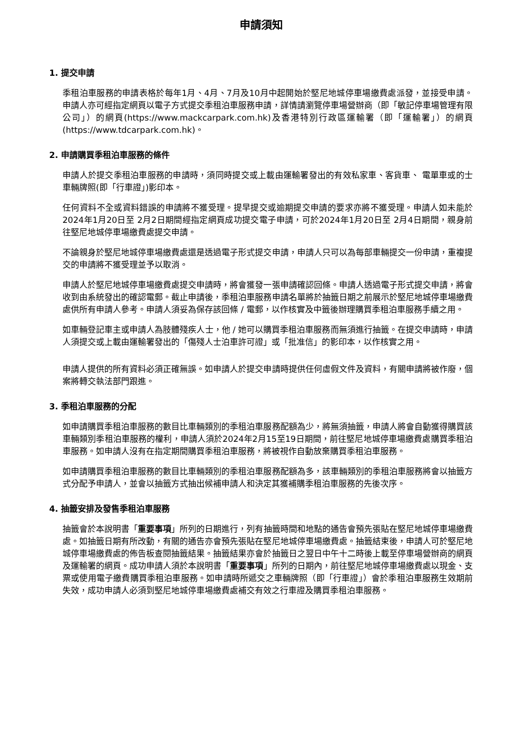申請須知
1. 提交申請
季租泊車服務的申請表格於每年1月、4月、7月及10月中起開始於堅尼地城停車場繳費處派發，並接受申請。申請人亦可經指定網頁以電子方式提交季租泊車服務申請，詳情請瀏覽停車場營辦商（即「敏記停車場管理有限公司」）的網頁(https://www.mackcarpark.com.hk)及香港特別行政區運輸署（即「運輸署」）的網頁(https://www.tdcarpark.com.hk)。
2. 申請購買季租泊車服務的條件
申請人於提交季租泊車服務的申請時，須同時提交或上載由運輸署發出的有效私家車、客貨車、 電單車或的士車輛牌照(即「行車證」)影印本。
任何資料不全或資料錯誤的申請將不獲受理。提早提交或逾期提交申請的要求亦將不獲受理。申請人如未能於2024年1月20日至 2月2日期間經指定網頁成功提交電子申請，可於2024年1月20日至 2月4日期間，親身前往堅尼地城停車場繳費處提交申請。
不論親身於堅尼地城停車場繳費處還是透過電子形式提交申請，申請人只可以為每部車輛提交一份申請，重複提交的申請將不獲受理並予以取消。
申請人於堅尼地城停車場繳費處提交申請時，將會獲發一張申請確認回條。申請人透過電子形式提交申請，將會收到由系統發出的確認電郵。截止申請後，季租泊車服務申請名單將於抽籤日期之前展示於堅尼地城停車場繳費處供所有申請人參考。申請人須妥為保存該回條 / 電郵，以作核實及中籤後辦理購買季租泊車服務手續之用。
如車輛登記車主或申請人為肢體殘疾人士，他 / 她可以購買季租泊車服務而無須進行抽籤。在提交申請時，申請人須提交或上載由運輸署發出的「傷殘人士泊車許可證」或「批准信」的影印本，以作核實之用。
申請人提供的所有資料必須正確無誤。如申請人於提交申請時提供任何虛假文件及資料，有關申請將被作廢，個案將轉交執法部門跟進。
3. 季租泊車服務的分配
如申請購買季租泊車服務的數目比車輛類別的季租泊車服務配額為少，將無須抽籤，申請人將會自動獲得購買該車輛類別季租泊車服務的權利，申請人須於2024年2月15至19日期間，前往堅尼地城停車場繳費處購買季租泊車服務。如申請人沒有在指定期間購買季租泊車服務，將被視作自動放棄購買季租泊車服務。
如申請購買季租泊車服務的數目比車輛類別的季租泊車服務配額為多，該車輛類別的季租泊車服務將會以抽籤方式分配予申請人，並會以抽籤方式抽出候補申請人和決定其獲補購季租泊車服務的先後次序。
4. 抽籤安排及發售季租泊車服務
抽籤會於本說明書「重要事項」所列的日期進行，列有抽籤時間和地點的通告會預先張貼在堅尼地城停車場繳費處。如抽籤日期有所改動，有關的通告亦會預先張貼在堅尼地城停車場繳費處。抽籤結束後，申請人可於堅尼地城停車場繳費處的佈告板查閱抽籤結果。抽籤結果亦會於抽籤日之翌日中午十二時後上載至停車場營辦商的網頁及運輸署的網頁。成功申請人須於本說明書「重要事項」所列的日期內，前往堅尼地城停車場繳費處以現金、支票或使用電子繳費購買季租泊車服務。如申請時所遞交之車輛牌照（即「行車證」）會於季租泊車服務生效期前失效，成功申請人必須到堅尼地城停車場繳費處補交有效之行車證及購買季租泊車服務。